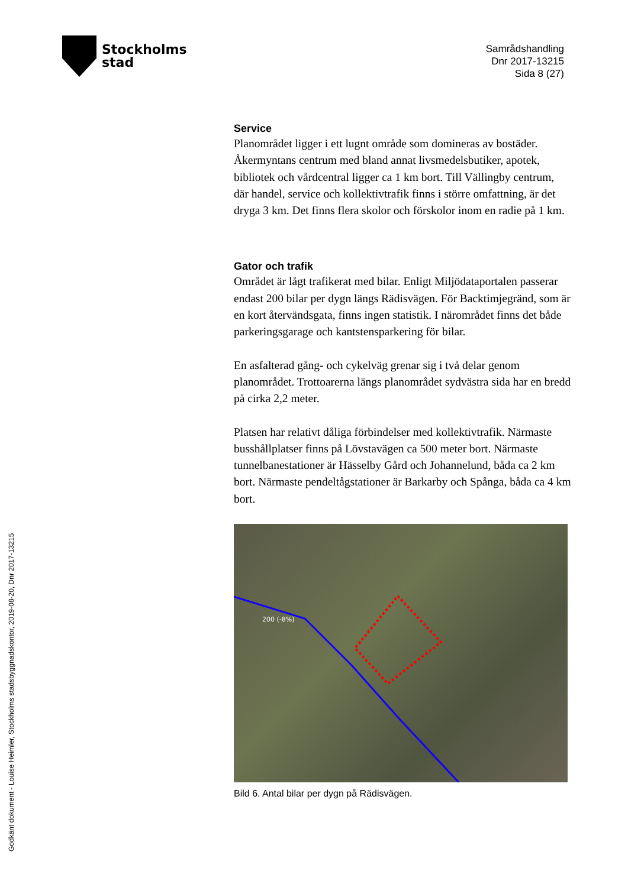Stockholms
stad
Samrådshandling
Dnr 2017-13215
Sida 8 (27)
Godkänt dokument - Louise Heimler, Stockholms stadsbyggnadskontor, 2019-08-20, Dnr 2017-13215
Service
Planområdet ligger i ett lugnt område som domineras av bostäder. Åkermyntans centrum med bland annat livsmedelsbutiker, apotek, bibliotek och vårdcentral ligger ca 1 km bort. Till Vällingby centrum, där handel, service och kollektivtrafik finns i större omfattning, är det dryga 3 km. Det finns flera skolor och förskolor inom en radie på 1 km.
Gator och trafik
Området är lågt trafikerat med bilar. Enligt Miljödataportalen passerar endast 200 bilar per dygn längs Rädisvägen. För Backtimjegränd, som är en kort återvändsgata, finns ingen statistik. I närområdet finns det både parkeringsgarage och kantstensparkering för bilar.
En asfalterad gång- och cykelväg grenar sig i två delar genom planområdet. Trottoarerna längs planområdet sydvästra sida har en bredd på cirka 2,2 meter.
Platsen har relativt dåliga förbindelser med kollektivtrafik. Närmaste busshållplatser finns på Lövstavägen ca 500 meter bort. Närmaste tunnelbanestationer är Hässelby Gård och Johannelund, båda ca 2 km bort. Närmaste pendeltågstationer är Barkarby och Spånga, båda ca 4 km bort.
200 (-8%)
Bild 6. Antal bilar per dygn på Rädisvägen.